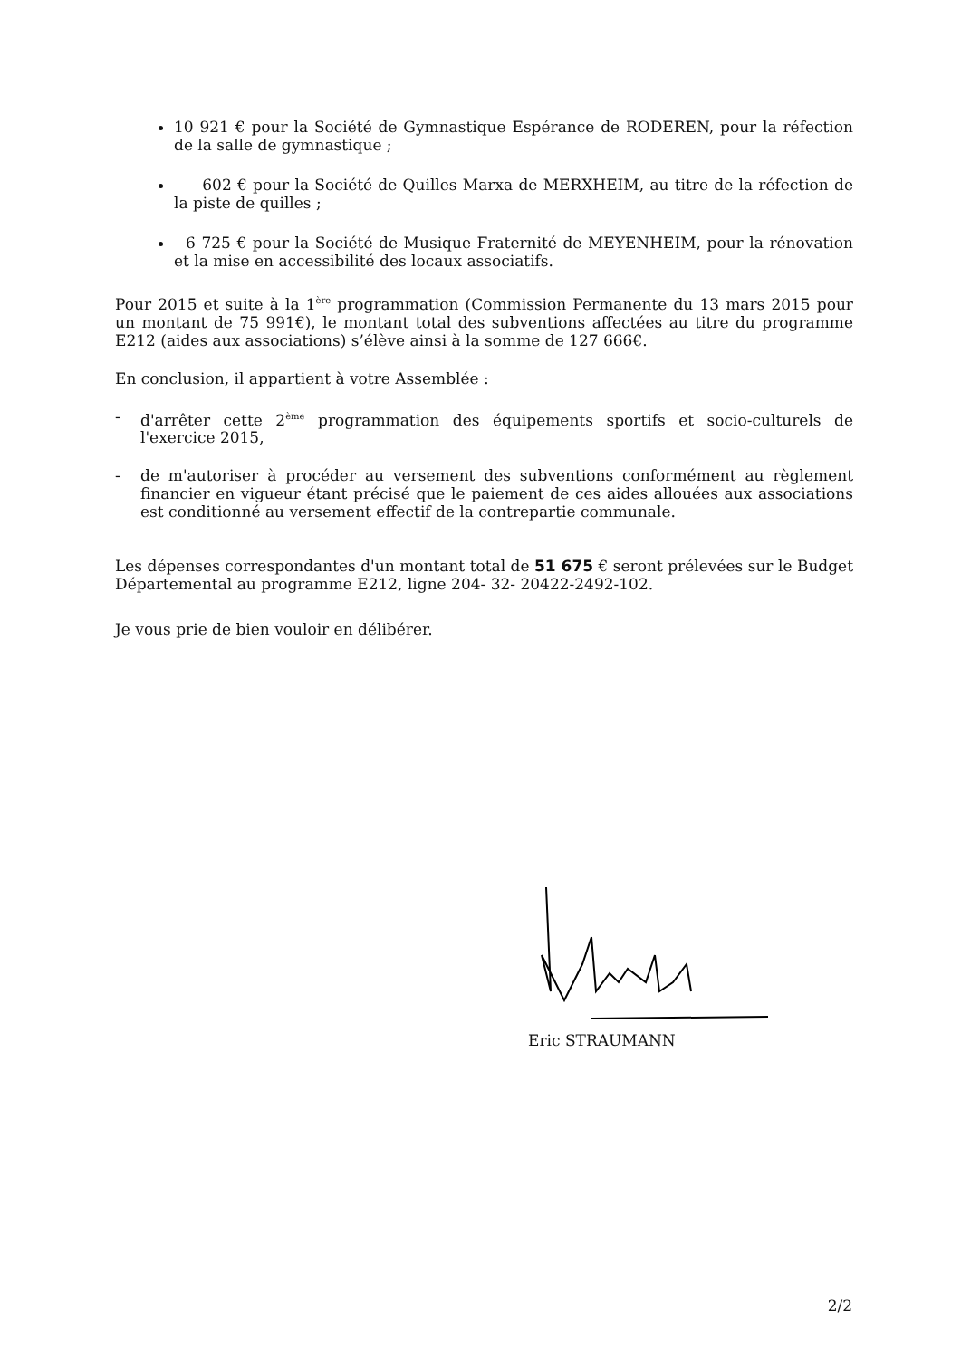10 921 € pour la Société de Gymnastique Espérance de RODEREN, pour la réfection de la salle de gymnastique ;
602 € pour la Société de Quilles Marxa de MERXHEIM, au titre de la réfection de la piste de quilles ;
6 725 € pour la Société de Musique Fraternité de MEYENHEIM, pour la rénovation et la mise en accessibilité des locaux associatifs.
Pour 2015 et suite à la 1<sup>ère</sup> programmation (Commission Permanente du 13 mars 2015 pour un montant de 75 991€), le montant total des subventions affectées au titre du programme E212 (aides aux associations) s’élève ainsi à la somme de 127 666€.
En conclusion, il appartient à votre Assemblée :
- d'arrêter cette 2<sup>ème</sup> programmation des équipements sportifs et socio-culturels de l'exercice 2015,
- de m'autoriser à procéder au versement des subventions conformément au règlement financier en vigueur étant précisé que le paiement de ces aides allouées aux associations est conditionné au versement effectif de la contrepartie communale.
Les dépenses correspondantes d'un montant total de 51 675 € seront prélevées sur le Budget Départemental au programme E212, ligne 204- 32- 20422-2492-102.
Je vous prie de bien vouloir en délibérer.
Eric STRAUMANN
2/2